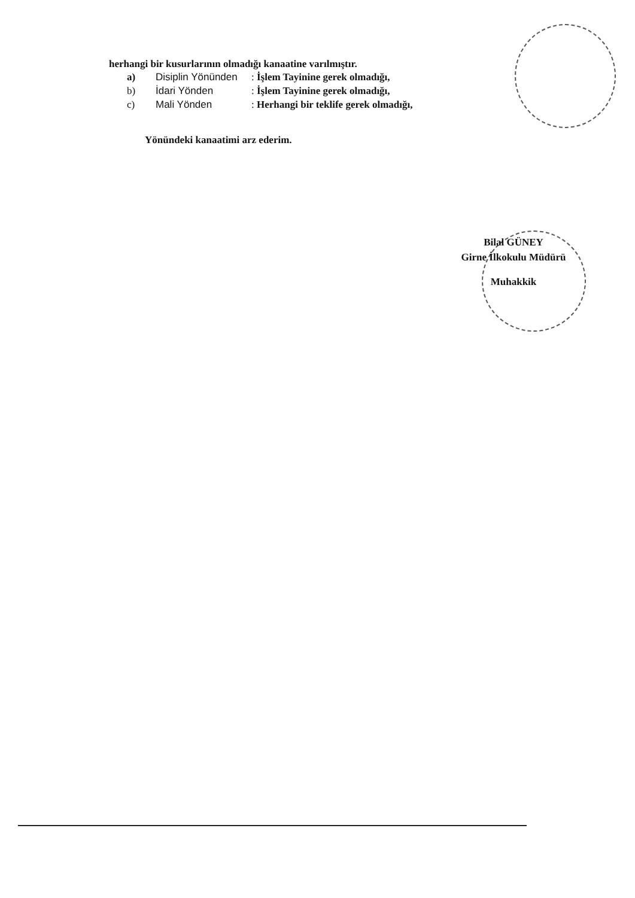herhangi bir kusurlarının olmadığı kanaatine varılmıştır.
a) Disiplin Yönünden: İşlem Tayinine gerek olmadığı,
b) İdari Yönden: İşlem Tayinine gerek olmadığı,
c) Mali Yönden: Herhangi bir teklife gerek olmadığı,
Yönündeki kanaatimi arz ederim.
Bilal GÜNEY
Girne İlkokulu Müdürü
Muhakkik